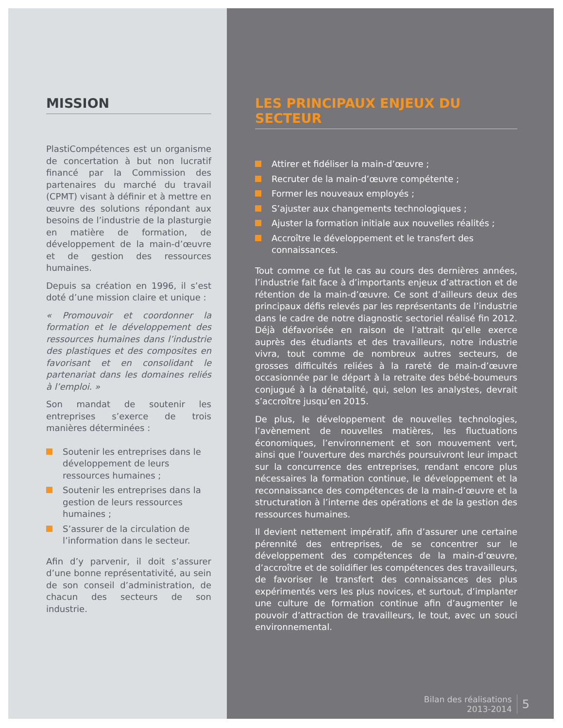MISSION
PlastiCompétences est un organisme de concertation à but non lucratif financé par la Commission des partenaires du marché du travail (CPMT) visant à définir et à mettre en œuvre des solutions répondant aux besoins de l’industrie de la plasturgie en matière de formation, de développement de la main-d’œuvre et de gestion des ressources humaines.
Depuis sa création en 1996, il s’est doté d’une mission claire et unique :
« Promouvoir et coordonner la formation et le développement des ressources humaines dans l’industrie des plastiques et des composites en favorisant et en consolidant le partenariat dans les domaines reliés à l’emploi. »
Son mandat de soutenir les entreprises s’exerce de trois manières déterminées :
Soutenir les entreprises dans le développement de leurs ressources humaines ;
Soutenir les entreprises dans la gestion de leurs ressources humaines ;
S’assurer de la circulation de l’information dans le secteur.
Afin d’y parvenir, il doit s’assurer d’une bonne représentativité, au sein de son conseil d’administration, de chacun des secteurs de son industrie.
LES PRINCIPAUX ENJEUX DU SECTEUR
Attirer et fidéliser la main-d’œuvre ;
Recruter de la main-d’œuvre compétente ;
Former les nouveaux employés ;
S’ajuster aux changements technologiques ;
Ajuster la formation initiale aux nouvelles réalités ;
Accroître le développement et le transfert des connaissances.
Tout comme ce fut le cas au cours des dernières années, l’industrie fait face à d’importants enjeux d’attraction et de rétention de la main-d’œuvre. Ce sont d’ailleurs deux des principaux défis relevés par les représentants de l’industrie dans le cadre de notre diagnostic sectoriel réalisé fin 2012. Déjà défavorisée en raison de l’attrait qu’elle exerce auprès des étudiants et des travailleurs, notre industrie vivra, tout comme de nombreux autres secteurs, de grosses difficultés reliées à la rareté de main-d’œuvre occasionnée par le départ à la retraite des bébé-boumeurs conjugué à la dénatalité, qui, selon les analystes, devrait s’accroître jusqu’en 2015.
De plus, le développement de nouvelles technologies, l’avènement de nouvelles matières, les fluctuations économiques, l’environnement et son mouvement vert, ainsi que l’ouverture des marchés poursuivront leur impact sur la concurrence des entreprises, rendant encore plus nécessaires la formation continue, le développement et la reconnaissance des compétences de la main-d’œuvre et la structuration à l’interne des opérations et de la gestion des ressources humaines.
Il devient nettement impératif, afin d’assurer une certaine pérennité des entreprises, de se concentrer sur le développement des compétences de la main-d’œuvre, d’accroître et de solidifier les compétences des travailleurs, de favoriser le transfert des connaissances des plus expérimentés vers les plus novices, et surtout, d’implanter une culture de formation continue afin d’augmenter le pouvoir d’attraction de travailleurs, le tout, avec un souci environnemental.
Bilan des réalisations
2013-2014
5